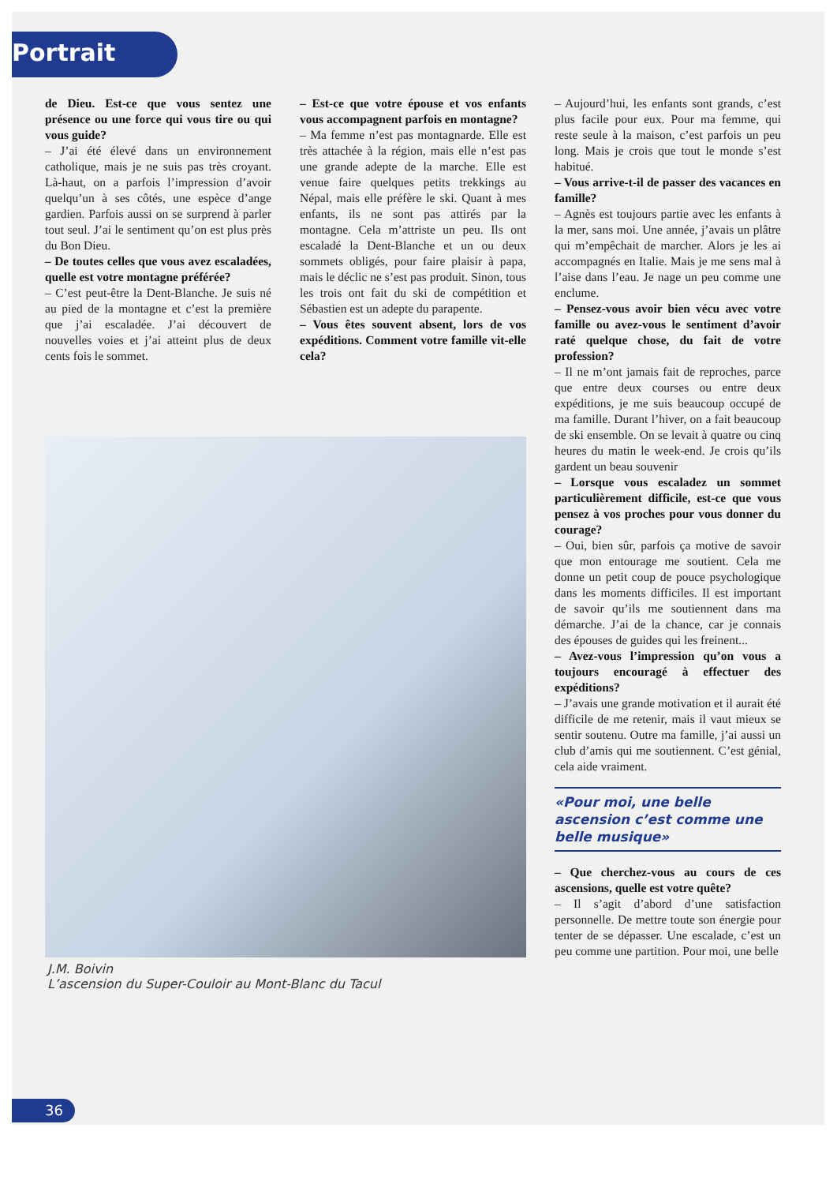Portrait
de Dieu. Est-ce que vous sentez une présence ou une force qui vous tire ou qui vous guide?
– J’ai été élevé dans un environnement catholique, mais je ne suis pas très croyant. Là-haut, on a parfois l’impression d’avoir quelqu’un à ses côtés, une espèce d’ange gardien. Parfois aussi on se surprend à parler tout seul. J’ai le sentiment qu’on est plus près du Bon Dieu.
– De toutes celles que vous avez escaladées, quelle est votre montagne préférée?
– C’est peut-être la Dent-Blanche. Je suis né au pied de la montagne et c’est la première que j’ai escaladée. J’ai découvert de nouvelles voies et j’ai atteint plus de deux cents fois le sommet.
– Est-ce que votre épouse et vos enfants vous accompagnent parfois en montagne?
– Ma femme n’est pas montagnarde. Elle est très attachée à la région, mais elle n’est pas une grande adepte de la marche. Elle est venue faire quelques petits trekkings au Népal, mais elle préfère le ski. Quant à mes enfants, ils ne sont pas attirés par la montagne. Cela m’attriste un peu. Ils ont escaladé la Dent-Blanche et un ou deux sommets obligés, pour faire plaisir à papa, mais le déclic ne s’est pas produit. Sinon, tous les trois ont fait du ski de compétition et Sébastien est un adepte du parapente.
– Vous êtes souvent absent, lors de vos expéditions. Comment votre famille vit-elle cela?
J.M. Boivin
L’ascension du Super-Couloir au Mont-Blanc du Tacul
– Aujourd’hui, les enfants sont grands, c’est plus facile pour eux. Pour ma femme, qui reste seule à la maison, c’est parfois un peu long. Mais je crois que tout le monde s’est habitué.
– Vous arrive-t-il de passer des vacances en famille?
– Agnès est toujours partie avec les enfants à la mer, sans moi. Une année, j’avais un plâtre qui m’empêchait de marcher. Alors je les ai accompagnés en Italie. Mais je me sens mal à l’aise dans l’eau. Je nage un peu comme une enclume.
– Pensez-vous avoir bien vécu avec votre famille ou avez-vous le sentiment d’avoir raté quelque chose, du fait de votre profession?
– Il ne m’ont jamais fait de reproches, parce que entre deux courses ou entre deux expéditions, je me suis beaucoup occupé de ma famille. Durant l’hiver, on a fait beaucoup de ski ensemble. On se levait à quatre ou cinq heures du matin le week-end. Je crois qu’ils gardent un beau souvenir
– Lorsque vous escaladez un sommet particulièrement difficile, est-ce que vous pensez à vos proches pour vous donner du courage?
– Oui, bien sûr, parfois ça motive de savoir que mon entourage me soutient. Cela me donne un petit coup de pouce psychologique dans les moments difficiles. Il est important de savoir qu’ils me soutiennent dans ma démarche. J’ai de la chance, car je connais des épouses de guides qui les freinent...
– Avez-vous l’impression qu’on vous a toujours encouragé à effectuer des expéditions?
– J’avais une grande motivation et il aurait été difficile de me retenir, mais il vaut mieux se sentir soutenu. Outre ma famille, j’ai aussi un club d’amis qui me soutiennent. C’est génial, cela aide vraiment.
«Pour moi, une belle ascension c’est comme une belle musique»
– Que cherchez-vous au cours de ces ascensions, quelle est votre quête?
– Il s’agit d’abord d’une satisfaction personnelle. De mettre toute son énergie pour tenter de se dépasser. Une escalade, c’est un peu comme une partition. Pour moi, une belle
36